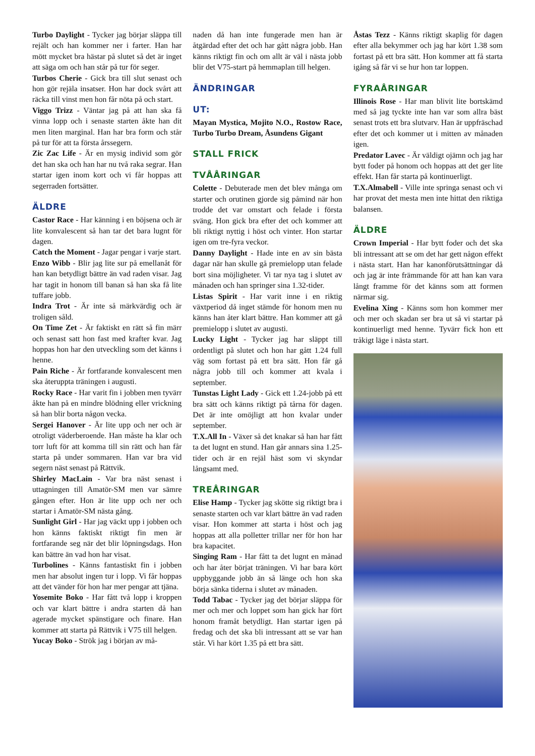Turbo Daylight - Tycker jag börjar släppa till rejält och han kommer ner i farter. Han har mött mycket bra hästar på slutet så det är inget att säga om och han står på tur för seger.
Turbos Cherie - Gick bra till slut senast och hon gör rejäla insatser. Hon har dock svårt att räcka till vinst men hon får nöta på och start.
Viggo Trizz - Väntar jag på att han ska få vinna lopp och i senaste starten åkte han dit men liten marginal. Han har bra form och står på tur för att ta första årssegern.
Zic Zac Life - Är en mysig individ som gör det han ska och han har nu två raka segrar. Han startar igen inom kort och vi får hoppas att segerraden fortsätter.
ÄLDRE
Castor Race - Har känning i en böjsena och är lite konvalescent så han tar det bara lugnt för dagen.
Catch the Moment - Jagar pengar i varje start.
Enzo Wibb - Blir jag lite sur på emellanåt för han kan betydligt bättre än vad raden visar. Jag har tagit in honom till banan så han ska få lite tuffare jobb.
Indra Trot - Är inte så märkvärdig och är troligen såld.
On Time Zet - Är faktiskt en rätt så fin märr och senast satt hon fast med krafter kvar. Jag hoppas hon har den utveckling som det känns i henne.
Pain Riche - Är fortfarande konvalescent men ska återuppta träningen i augusti.
Rocky Race - Har varit fin i jobben men tyvärr åkte han på en mindre blödning eller vrickning så han blir borta någon vecka.
Sergei Hanover - Är lite upp och ner och är otroligt väderberoende. Han måste ha klar och torr luft för att komma till sin rätt och han får starta på under sommaren. Han var bra vid segern näst senast på Rättvik.
Shirley MacLain - Var bra näst senast i uttagningen till Amatör-SM men var sämre gången efter. Hon är lite upp och ner och startar i Amatör-SM nästa gång.
Sunlight Girl - Har jag väckt upp i jobben och hon känns faktiskt riktigt fin men är fortfarande seg när det blir löpningsdags. Hon kan bättre än vad hon har visat.
Turbolines - Känns fantastiskt fin i jobben men har absolut ingen tur i lopp. Vi får hoppas att det vänder för hon har mer pengar att tjäna.
Yosemite Boko - Har fått två lopp i kroppen och var klart bättre i andra starten då han agerade mycket spänstigare och finare. Han kommer att starta på Rättvik i V75 till helgen.
Yucay Boko - Strök jag i början av må-
naden då han inte fungerade men han är åtgärdad efter det och har gått några jobb. Han känns riktigt fin och om allt är väl i nästa jobb blir det V75-start på hemmaplan till helgen.
ÄNDRINGAR
UT:
Mayan Mystica, Mojito N.O., Rostow Race, Turbo Turbo Dream, Åsundens Gigant
STALL FRICK
TVÅÅRINGAR
Colette - Debuterade men det blev många om starter och orutinen gjorde sig påmind när hon trodde det var omstart och felade i första sväng. Hon gick bra efter det och kommer att bli riktigt nyttig i höst och vinter. Hon startar igen om tre-fyra veckor.
Danny Daylight - Hade inte en av sin bästa dagar när han skulle gå premielopp utan felade bort sina möjligheter. Vi tar nya tag i slutet av månaden och han springer sina 1.32-tider.
Listas Spirit - Har varit inne i en riktig växtperiod då inget stämde för honom men nu känns han åter klart bättre. Han kommer att gå premielopp i slutet av augusti.
Lucky Light - Tycker jag har släppt till ordentligt på slutet och hon har gått 1.24 full väg som fortast på ett bra sätt. Hon får gå några jobb till och kommer att kvala i september.
Tunstas Light Lady - Gick ett 1.24-jobb på ett bra sätt och känns riktigt på tårna för dagen. Det är inte omöjligt att hon kvalar under september.
T.X.All In - Växer så det knakar så han har fått ta det lugnt en stund. Han går annars sina 1.25-tider och är en rejäl häst som vi skyndar långsamt med.
TREÅRINGAR
Elise Hamp - Tycker jag skötte sig riktigt bra i senaste starten och var klart bättre än vad raden visar. Hon kommer att starta i höst och jag hoppas att alla polletter trillar ner för hon har bra kapacitet.
Singing Ram - Har fått ta det lugnt en månad och har åter börjat träningen. Vi har bara kört uppbyggande jobb än så länge och hon ska börja sänka tiderna i slutet av månaden.
Todd Tabac - Tycker jag det börjar släppa för mer och mer och loppet som han gick har fört honom framåt betydligt. Han startar igen på fredag och det ska bli intressant att se var han står. Vi har kört 1.35 på ett bra sätt.
Åstas Tezz - Känns riktigt skaplig för dagen efter alla bekymmer och jag har kört 1.38 som fortast på ett bra sätt. Hon kommer att få starta igång så får vi se hur hon tar loppen.
FYRAÅRINGAR
Illinois Rose - Har man blivit lite bortskämd med så jag tyckte inte han var som allra bäst senast trots ett bra slutvarv. Han är uppfräschad efter det och kommer ut i mitten av månaden igen.
Predator Lavec - Är väldigt ojämn och jag har bytt foder på honom och hoppas att det ger lite effekt. Han får starta på kontinuerligt.
T.X.Almabell - Ville inte springa senast och vi har provat det mesta men inte hittat den riktiga balansen.
ÄLDRE
Crown Imperial - Har bytt foder och det ska bli intressant att se om det har gett någon effekt i nästa start. Han har kanonförutsättningar då och jag är inte främmande för att han kan vara långt framme för det känns som att formen närmar sig.
Evelina Xing - Känns som hon kommer mer och mer och skadan ser bra ut så vi startar på kontinuerligt med henne. Tyvärr fick hon ett tråkigt läge i nästa start.